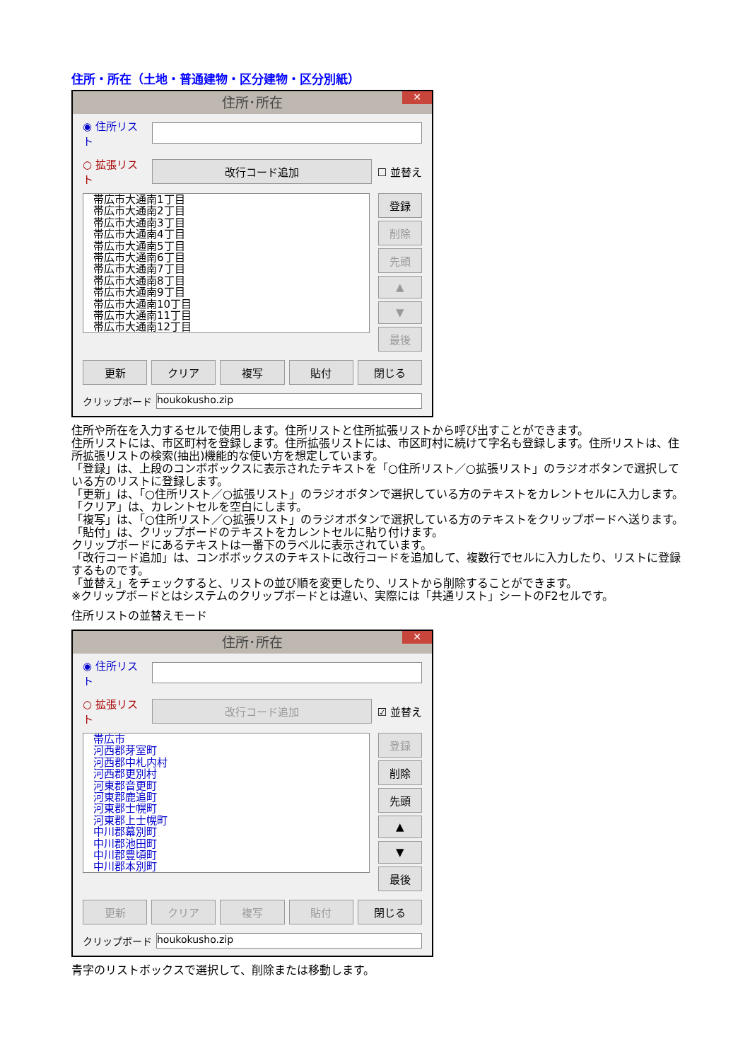住所・所在（土地・普通建物・区分建物・区分別紙）
住所･所在 ✕
◉ 住所リスト
○ 拡張リスト
改行コード追加
☐ 並替え
帯広市大通南1丁目
帯広市大通南2丁目
帯広市大通南3丁目
帯広市大通南4丁目
帯広市大通南5丁目
帯広市大通南6丁目
帯広市大通南7丁目
帯広市大通南8丁目
帯広市大通南9丁目
帯広市大通南10丁目
帯広市大通南11丁目
帯広市大通南12丁目
登録
削除
先頭
▲
▼
最後
更新 クリア 複写 貼付 閉じる
クリップボード
houkokusho.zip
住所や所在を入力するセルで使用します。住所リストと住所拡張リストから呼び出すことができます。
住所リストには、市区町村を登録します。住所拡張リストには、市区町村に続けて字名も登録します。住所リストは、住所拡張リストの検索(抽出)機能的な使い方を想定しています。
「登録」は、上段のコンボボックスに表示されたテキストを「○住所リスト／○拡張リスト」のラジオボタンで選択している方のリストに登録します。
「更新」は、「○住所リスト／○拡張リスト」のラジオボタンで選択している方のテキストをカレントセルに入力します。
「クリア」は、カレントセルを空白にします。
「複写」は、「○住所リスト／○拡張リスト」のラジオボタンで選択している方のテキストをクリップボードへ送ります。
「貼付」は、クリップボードのテキストをカレントセルに貼り付けます。
クリップボードにあるテキストは一番下のラベルに表示されています。
「改行コード追加」は、コンボボックスのテキストに改行コードを追加して、複数行でセルに入力したり、リストに登録するものです。
「並替え」をチェックすると、リストの並び順を変更したり、リストから削除することができます。
※クリップボードとはシステムのクリップボードとは違い、実際には「共通リスト」シートのF2セルです。
住所リストの並替えモード
住所･所在 ✕
◉ 住所リスト
○ 拡張リスト
改行コード追加
☑ 並替え
帯広市
河西郡芽室町
河西郡中札内村
河西郡更別村
河東郡音更町
河東郡鹿追町
河東郡士幌町
河東郡上士幌町
中川郡幕別町
中川郡池田町
中川郡豊頃町
中川郡本別町
登録
削除
先頭
▲
▼
最後
更新 クリア 複写 貼付 閉じる
クリップボード
houkokusho.zip
青字のリストボックスで選択して、削除または移動します。